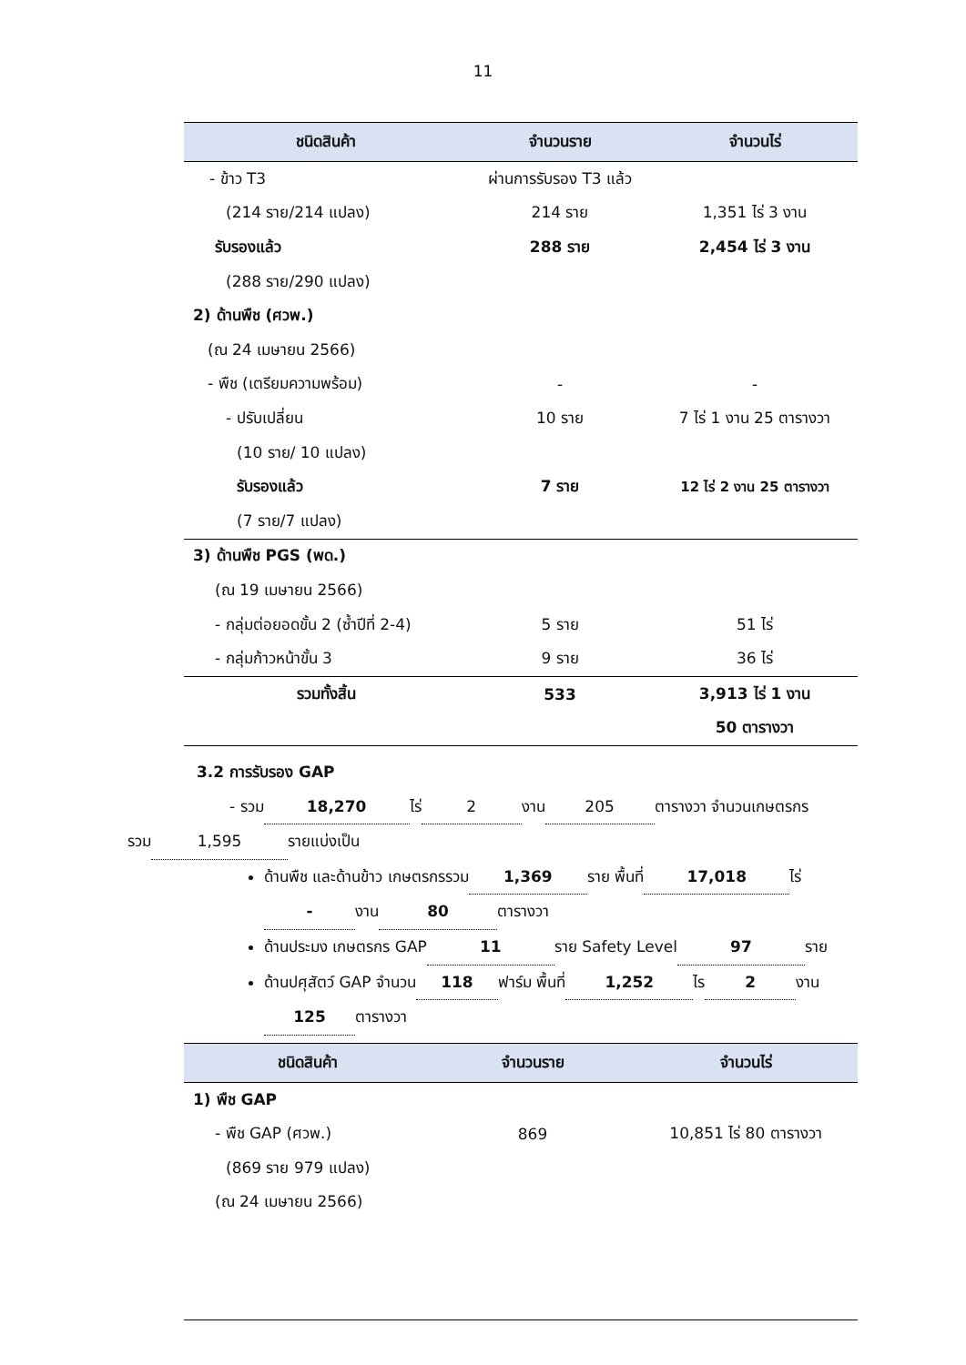11
| ชนิดสินค้า | จำนวนราย | จำนวนไร่ |
| --- | --- | --- |
| - ข้าว T3 | ผ่านการรับรอง T3 แล้ว | |
| (214 ราย/214 แปลง) | 214 ราย | 1,351 ไร่ 3 งาน |
| รับรองแล้ว | 288 ราย | 2,454 ไร่ 3 งาน |
| (288 ราย/290 แปลง) | | |
| 2) ด้านพืช (ศวพ.) | | |
| (ณ 24 เมษายน 2566) | | |
| - พืช (เตรียมความพร้อม) | - | - |
| - ปรับเปลี่ยน | 10 ราย | 7 ไร่ 1 งาน 25 ตารางวา |
| (10 ราย/ 10 แปลง) | | |
| รับรองแล้ว | 7 ราย | 12 ไร่ 2 งาน 25 ตารางวา |
| (7 ราย/7 แปลง) | | |
| 3) ด้านพืช PGS (พด.) | | |
| (ณ 19 เมษายน 2566) | | |
| - กลุ่มต่อยอดขั้น 2 (ซ้ำปีที่ 2-4) | 5 ราย | 51 ไร่ |
| - กลุ่มก้าวหน้าขั้น 3 | 9 ราย | 36 ไร่ |
| รวมทั้งสิ้น | 533 | 3,913 ไร่ 1 งาน |
| | | 50 ตารางวา |
3.2 การรับรอง GAP
- รวม 18,270 ไร่ 2 งาน 205 ตารางวา จำนวนเกษตรกร
รวม 1,595 รายแบ่งเป็น
ด้านพืช และด้านข้าว เกษตรกรรวม 1,369 ราย พื้นที่ 17,018 ไร่
- งาน 80 ตารางวา
ด้านประมง เกษตรกร GAP 11 ราย Safety Level 97 ราย
ด้านปศุสัตว์ GAP จำนวน 118 ฟาร์ม พื้นที่ 1,252 ไร 2 งาน
125 ตารางวา
| ชนิดสินค้า | จำนวนราย | จำนวนไร่ |
| --- | --- | --- |
| 1) พืช GAP | | |
| - พืช GAP (ศวพ.) | 869 | 10,851 ไร่ 80 ตารางวา |
| (869 ราย 979 แปลง) | | |
| (ณ 24 เมษายน 2566) | | |